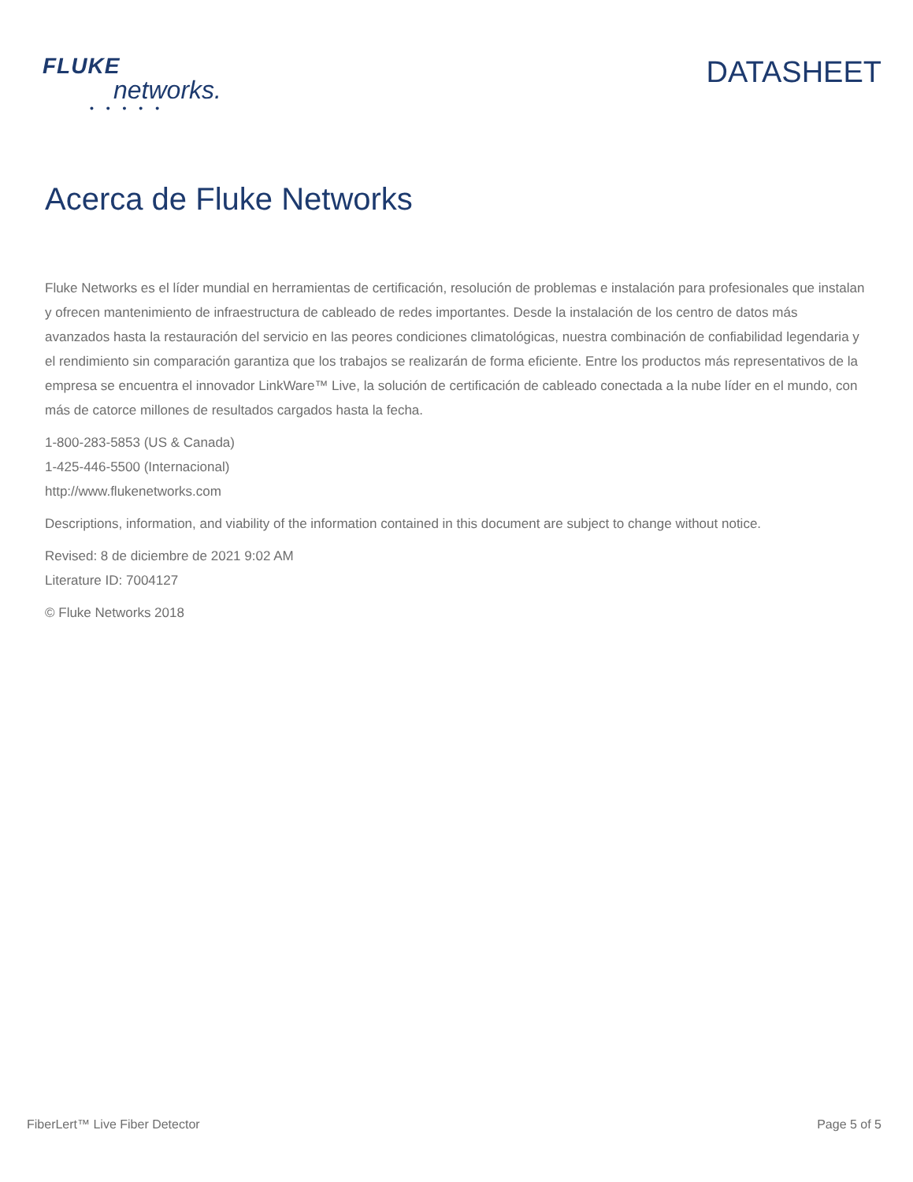FLUKE
networks.
• • • • •
DATASHEET
Acerca de Fluke Networks
Fluke Networks es el líder mundial en herramientas de certificación, resolución de problemas e instalación para profesionales que instalan y ofrecen mantenimiento de infraestructura de cableado de redes importantes. Desde la instalación de los centro de datos más avanzados hasta la restauración del servicio en las peores condiciones climatológicas, nuestra combinación de confiabilidad legendaria y el rendimiento sin comparación garantiza que los trabajos se realizarán de forma eficiente. Entre los productos más representativos de la empresa se encuentra el innovador LinkWare™ Live, la solución de certificación de cableado conectada a la nube líder en el mundo, con más de catorce millones de resultados cargados hasta la fecha.
1-800-283-5853 (US & Canada)
1-425-446-5500 (Internacional)
http://www.flukenetworks.com
Descriptions, information, and viability of the information contained in this document are subject to change without notice.
Revised: 8 de diciembre de 2021 9:02 AM
Literature ID: 7004127
© Fluke Networks 2018
FiberLert™ Live Fiber Detector Page 5 of 5